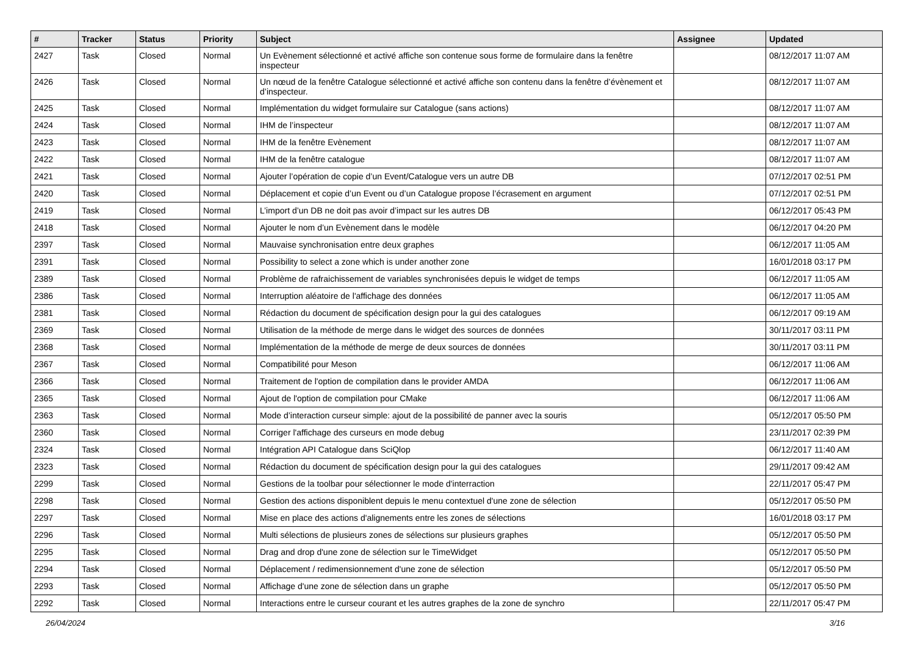| # | Tracker | Status | Priority | Subject | Assignee | Updated |
| --- | --- | --- | --- | --- | --- | --- |
| 2427 | Task | Closed | Normal | Un Evènement sélectionné et activé affiche son contenue sous forme de formulaire dans la fenêtre inspecteur | | 08/12/2017 11:07 AM |
| 2426 | Task | Closed | Normal | Un nœud de la fenêtre Catalogue sélectionné et activé affiche son contenu dans la fenêtre d’évènement et d’inspecteur. | | 08/12/2017 11:07 AM |
| 2425 | Task | Closed | Normal | Implémentation du widget formulaire sur Catalogue (sans actions) | | 08/12/2017 11:07 AM |
| 2424 | Task | Closed | Normal | IHM de l’inspecteur | | 08/12/2017 11:07 AM |
| 2423 | Task | Closed | Normal | IHM de la fenêtre Evènement | | 08/12/2017 11:07 AM |
| 2422 | Task | Closed | Normal | IHM de la fenêtre catalogue | | 08/12/2017 11:07 AM |
| 2421 | Task | Closed | Normal | Ajouter l’opération de copie d’un Event/Catalogue vers un autre DB | | 07/12/2017 02:51 PM |
| 2420 | Task | Closed | Normal | Déplacement et copie d’un Event ou d’un Catalogue propose l’écrasement en argument | | 07/12/2017 02:51 PM |
| 2419 | Task | Closed | Normal | L’import d’un DB ne doit pas avoir d’impact sur les autres DB | | 06/12/2017 05:43 PM |
| 2418 | Task | Closed | Normal | Ajouter le nom d’un Evènement dans le modèle | | 06/12/2017 04:20 PM |
| 2397 | Task | Closed | Normal | Mauvaise synchronisation entre deux graphes | | 06/12/2017 11:05 AM |
| 2391 | Task | Closed | Normal | Possibility to select a zone which is under another zone | | 16/01/2018 03:17 PM |
| 2389 | Task | Closed | Normal | Problème de rafraichissement de variables synchronisées depuis le widget de temps | | 06/12/2017 11:05 AM |
| 2386 | Task | Closed | Normal | Interruption aléatoire de l'affichage des données | | 06/12/2017 11:05 AM |
| 2381 | Task | Closed | Normal | Rédaction du document de spécification design pour la gui des catalogues | | 06/12/2017 09:19 AM |
| 2369 | Task | Closed | Normal | Utilisation de la méthode de merge dans le widget des sources de données | | 30/11/2017 03:11 PM |
| 2368 | Task | Closed | Normal | Implémentation de la méthode de merge de deux sources de données | | 30/11/2017 03:11 PM |
| 2367 | Task | Closed | Normal | Compatibilité pour Meson | | 06/12/2017 11:06 AM |
| 2366 | Task | Closed | Normal | Traitement de l'option de compilation dans le provider AMDA | | 06/12/2017 11:06 AM |
| 2365 | Task | Closed | Normal | Ajout de l'option de compilation pour CMake | | 06/12/2017 11:06 AM |
| 2363 | Task | Closed | Normal | Mode d’interaction curseur simple: ajout de la possibilité de panner avec la souris | | 05/12/2017 05:50 PM |
| 2360 | Task | Closed | Normal | Corriger l'affichage des curseurs en mode debug | | 23/11/2017 02:39 PM |
| 2324 | Task | Closed | Normal | Intégration API Catalogue dans SciQlop | | 06/12/2017 11:40 AM |
| 2323 | Task | Closed | Normal | Rédaction du document de spécification design pour la gui des catalogues | | 29/11/2017 09:42 AM |
| 2299 | Task | Closed | Normal | Gestions de la toolbar pour sélectionner le mode d'interraction | | 22/11/2017 05:47 PM |
| 2298 | Task | Closed | Normal | Gestion des actions disponiblent depuis le menu contextuel d'une zone de sélection | | 05/12/2017 05:50 PM |
| 2297 | Task | Closed | Normal | Mise en place des actions d'alignements entre les zones de sélections | | 16/01/2018 03:17 PM |
| 2296 | Task | Closed | Normal | Multi sélections de plusieurs zones de sélections sur plusieurs graphes | | 05/12/2017 05:50 PM |
| 2295 | Task | Closed | Normal | Drag and drop d'une zone de sélection sur le TimeWidget | | 05/12/2017 05:50 PM |
| 2294 | Task | Closed | Normal | Déplacement / redimensionnement d'une zone de sélection | | 05/12/2017 05:50 PM |
| 2293 | Task | Closed | Normal | Affichage d'une zone de sélection dans un graphe | | 05/12/2017 05:50 PM |
| 2292 | Task | Closed | Normal | Interactions entre le curseur courant et les autres graphes de la zone de synchro | | 22/11/2017 05:47 PM |
26/04/2024 3/16